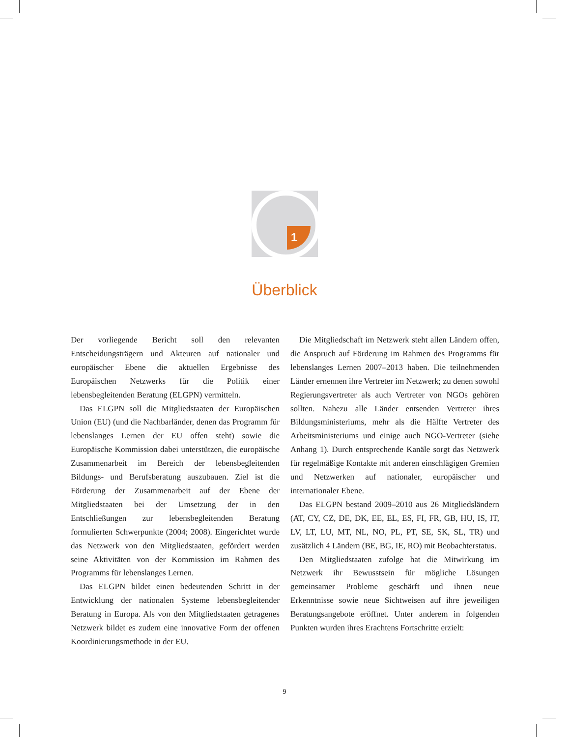1
Überblick
Der vorliegende Bericht soll den relevanten Entscheidungsträgern und Akteuren auf nationaler und europäischer Ebene die aktuellen Ergebnisse des Europäischen Netzwerks für die Politik einer lebensbegleitenden Beratung (ELGPN) vermitteln.
Das ELGPN soll die Mitgliedstaaten der Europäischen Union (EU) (und die Nachbarländer, denen das Programm für lebenslanges Lernen der EU offen steht) sowie die Europäische Kommission dabei unterstützen, die europäische Zusammenarbeit im Bereich der lebensbegleitenden Bildungs- und Berufsberatung auszubauen. Ziel ist die Förderung der Zusammenarbeit auf der Ebene der Mitgliedstaaten bei der Umsetzung der in den Entschließungen zur lebensbegleitenden Beratung formulierten Schwerpunkte (2004; 2008). Eingerichtet wurde das Netzwerk von den Mitgliedstaaten, gefördert werden seine Aktivitäten von der Kommission im Rahmen des Programms für lebenslanges Lernen.
Das ELGPN bildet einen bedeutenden Schritt in der Entwicklung der nationalen Systeme lebensbegleitender Beratung in Europa. Als von den Mitgliedstaaten getragenes Netzwerk bildet es zudem eine innovative Form der offenen Koordinierungsmethode in der EU.
Die Mitgliedschaft im Netzwerk steht allen Ländern offen, die Anspruch auf Förderung im Rahmen des Programms für lebenslanges Lernen 2007–2013 haben. Die teilnehmenden Länder ernennen ihre Vertreter im Netzwerk; zu denen sowohl Regierungsvertreter als auch Vertreter von NGOs gehören sollten. Nahezu alle Länder entsenden Vertreter ihres Bildungsministeriums, mehr als die Hälfte Vertreter des Arbeitsministeriums und einige auch NGO-Vertreter (siehe Anhang 1). Durch entsprechende Kanäle sorgt das Netzwerk für regelmäßige Kontakte mit anderen einschlägigen Gremien und Netzwerken auf nationaler, europäischer und internationaler Ebene.
Das ELGPN bestand 2009–2010 aus 26 Mitgliedsländern (AT, CY, CZ, DE, DK, EE, EL, ES, FI, FR, GB, HU, IS, IT, LV, LT, LU, MT, NL, NO, PL, PT, SE, SK, SL, TR) und zusätzlich 4 Ländern (BE, BG, IE, RO) mit Beobachterstatus.
Den Mitgliedstaaten zufolge hat die Mitwirkung im Netzwerk ihr Bewusstsein für mögliche Lösungen gemeinsamer Probleme geschärft und ihnen neue Erkenntnisse sowie neue Sichtweisen auf ihre jeweiligen Beratungsangebote eröffnet. Unter anderem in folgenden Punkten wurden ihres Erachtens Fortschritte erzielt:
9